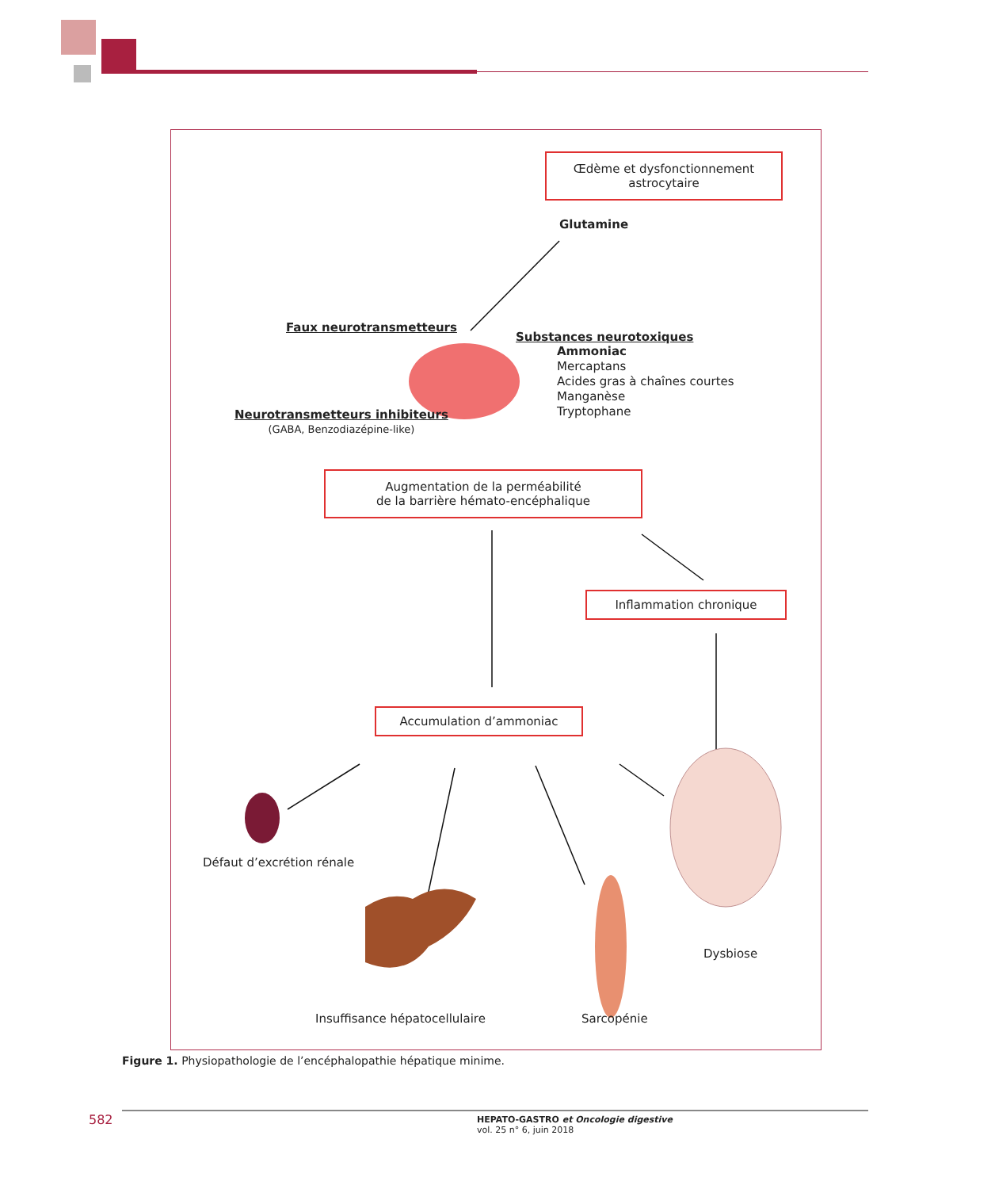Œdème et dysfonctionnement
astrocytaire
Glutamine
Faux neurotransmetteurs
Substances neurotoxiques
Ammoniac
Mercaptans
Acides gras à chaînes courtes
Manganèse
Tryptophane
Neurotransmetteurs inhibiteurs
(GABA, Benzodiazépine-like)
Augmentation de la perméabilité
de la barrière hémato-encéphalique
Inflammation chronique
Accumulation d’ammoniac
Défaut d’excrétion rénale
Dysbiose
Insuffisance hépatocellulaire Sarcopénie
Figure 1. Physiopathologie de l’encéphalopathie hépatique minime.
582
HEPATO-GASTRO et Oncologie digestive
vol. 25 n° 6, juin 2018